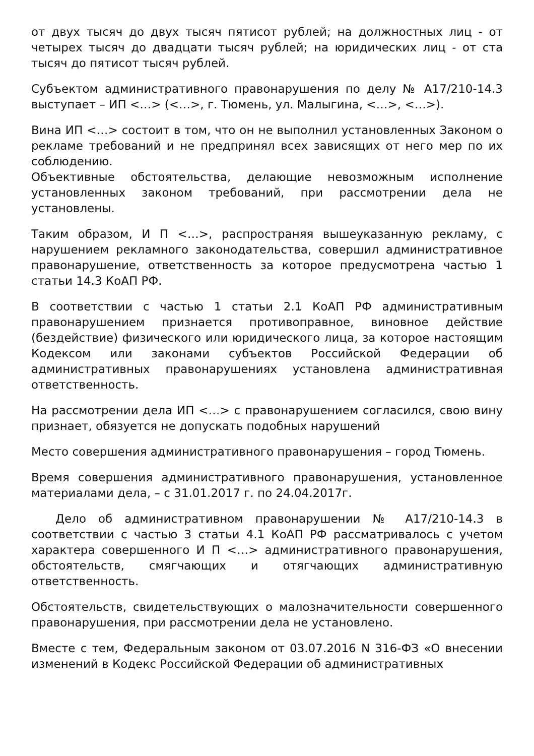от двух тысяч до двух тысяч пятисот рублей; на должностных лиц - от четырех тысяч до двадцати тысяч рублей; на юридических лиц - от ста тысяч до пятисот тысяч рублей.
Субъектом административного правонарушения по делу № А17/210-14.3 выступает – ИП <…> (<…>, г. Тюмень, ул. Малыгина, <…>, <…>).
Вина ИП <…> состоит в том, что он не выполнил установленных Законом о рекламе требований и не предпринял всех зависящих от него мер по их соблюдению.
Объективные обстоятельства, делающие невозможным исполнение установленных законом требований, при рассмотрении дела не установлены.
Таким образом, И П <…>, распространяя вышеуказанную рекламу, с нарушением рекламного законодательства, совершил административное правонарушение, ответственность за которое предусмотрена частью 1 статьи 14.3 КоАП РФ.
В соответствии с частью 1 статьи 2.1 КоАП РФ административным правонарушением признается противоправное, виновное действие (бездействие) физического или юридического лица, за которое настоящим Кодексом или законами субъектов Российской Федерации об административных правонарушениях установлена административная ответственность.
На рассмотрении дела ИП <…> с правонарушением согласился, свою вину признает, обязуется не допускать подобных нарушений
Место совершения административного правонарушения – город Тюмень.
Время совершения административного правонарушения, установленное материалами дела, – с 31.01.2017 г. по 24.04.2017г.
Дело об административном правонарушении № А17/210-14.3 в соответствии с частью 3 статьи 4.1 КоАП РФ рассматривалось с учетом характера совершенного И П <…> административного правонарушения, обстоятельств, смягчающих и отягчающих административную ответственность.
Обстоятельств, свидетельствующих о малозначительности совершенного правонарушения, при рассмотрении дела не установлено.
Вместе с тем, Федеральным законом от 03.07.2016 N 316-ФЗ «О внесении изменений в Кодекс Российской Федерации об административных